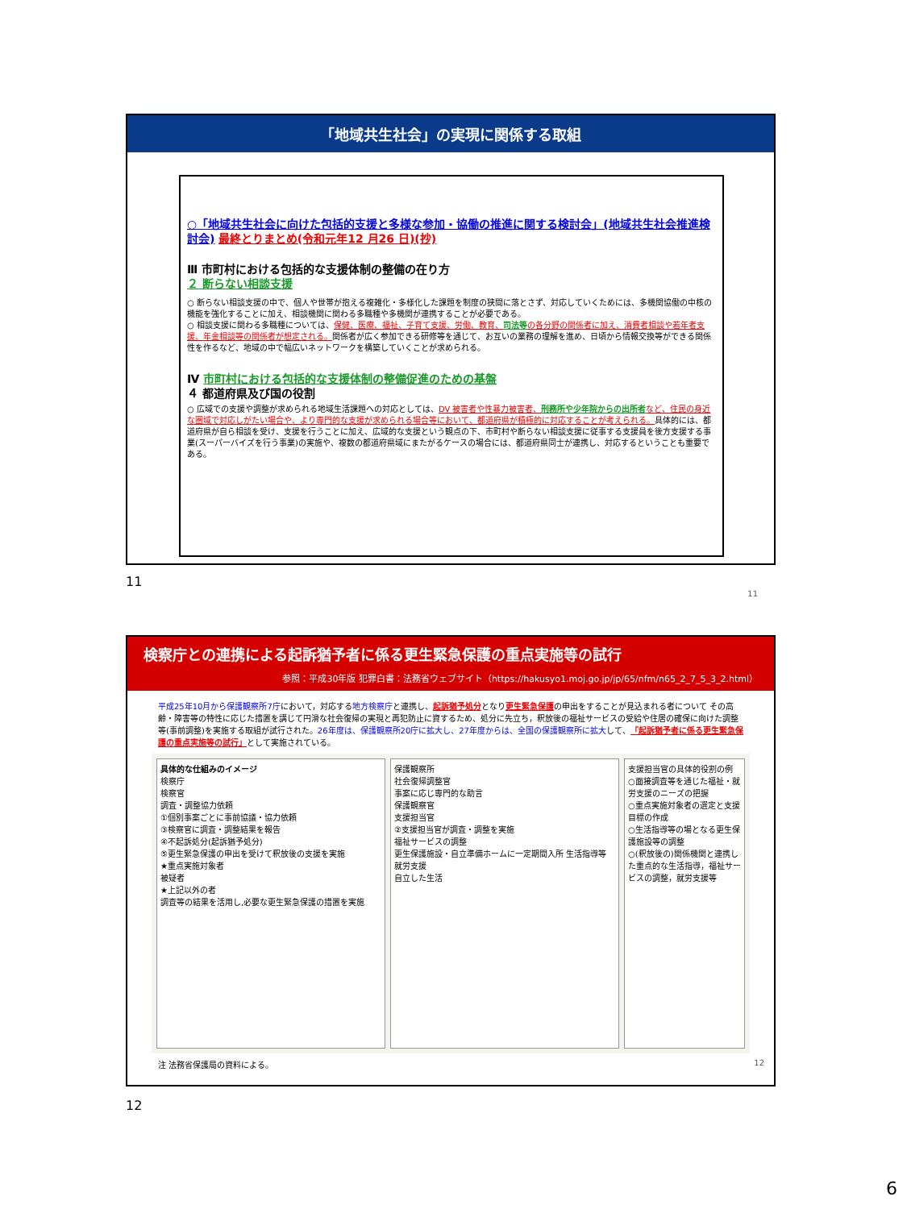「地域共生社会」の実現に関係する取組
○「地域共生社会に向けた包括的支援と多様な参加・協働の推進に関する検討会」(地域共生社会推進検討会) 最終とりまとめ(令和元年12 月26 日)(抄)
Ⅲ 市町村における包括的な支援体制の整備の在り方
２ 断らない相談支援
○ 断らない相談支援の中で、個人や世帯が抱える複雑化・多様化した課題を制度の狭間に落とさず、対応していくためには、多機関協働の中核の機能を強化することに加え、相談機関に関わる多職種や多機関が連携することが必要である。
○ 相談支援に関わる多職種については、保健、医療、福祉、子育て支援、労働、教育、司法等 の各分野の関係者に加え、消費者相談や若年者支援、年金相談等の関係者が想定される。関係者が広く参加できる研修等を通じて、お互いの業務の理解を進め、日頃から情報交換等ができる関係性を作るなど、地域の中で幅広いネットワークを構築していくことが求められる。
Ⅳ 市町村における包括的な支援体制の整備促進のための基盤
４ 都道府県及び国の役割
○ 広域での支援や調整が求められる地域生活課題への対応としては、DV 被害者や性暴力被害者、刑務所や少年院からの出所者 など、住民の身近な圏域で対応しがたい場合や、より専門的な支援が求められる場合等において、都道府県が積極的に対応することが考えられる。具体的には、都道府県が自ら相談を受け、支援を行うことに加え、広域的な支援という観点の下、市町村や断らない相談支援に従事する支援員を後方支援する事業(スーパーバイズを行う事業)の実施や、複数の都道府県域にまたがるケースの場合には、都道府県同士が連携し、対応するということも重要である。
11
11
検察庁との連携による起訴猶予者に係る更生緊急保護の重点実施等の試行
参照：平成30年版 犯罪白書：法務省ウェブサイト（https://hakusyo1.moj.go.jp/jp/65/nfm/n65_2_7_5_3_2.html）
平成25年10月から保護観察所7庁において，対応する地方検察庁と連携し、起訴猶予処分となり更生緊急保護の申出をすることが見込まれる者について その高齢・障害等の特性に応じた措置を講じて円滑な社会復帰の実現と再犯防止に資するため、処分に先立ち，釈放後の福祉サービスの受給や住居の確保に向けた調整等(事前調整)を実施する取組が試行された。26年度は、保護観察所20庁に拡大し、27年度からは、全国の保護観察所に拡大して、「起訴猶予者に係る更生緊急保護の重点実施等の試行」として実施されている。
具体的な仕組みのイメージ
検察庁
検察官
調査・調整協力依頼
①個別事案ごとに事前協議・協力依頼
③検察官に調査・調整結果を報告
④不起訴処分(起訴猶予処分)
⑤更生緊急保護の申出を受けて釈放後の支援を実施
★重点実施対象者
被疑者
★上記以外の者
調査等の結果を活用し,必要な更生緊急保護の措置を実施
保護観察所
社会復帰調整官
事案に応じ専門的な助言
保護観察官
支援担当官
②支援担当官が調査・調整を実施
福祉サービスの調整
更生保護施設・自立準備ホームに一定期間入所 生活指導等
就労支援
自立した生活
支援担当官の具体的役割の例
○面接調査等を通じた福祉・就労支援のニーズの把握
○重点実施対象者の選定と支援目標の作成
○生活指導等の場となる更生保護施設等の調整
○(釈放後の)関係機関と連携した重点的な生活指導，福祉サービスの調整，就労支援等
注 法務省保護局の資料による。 12
12
6